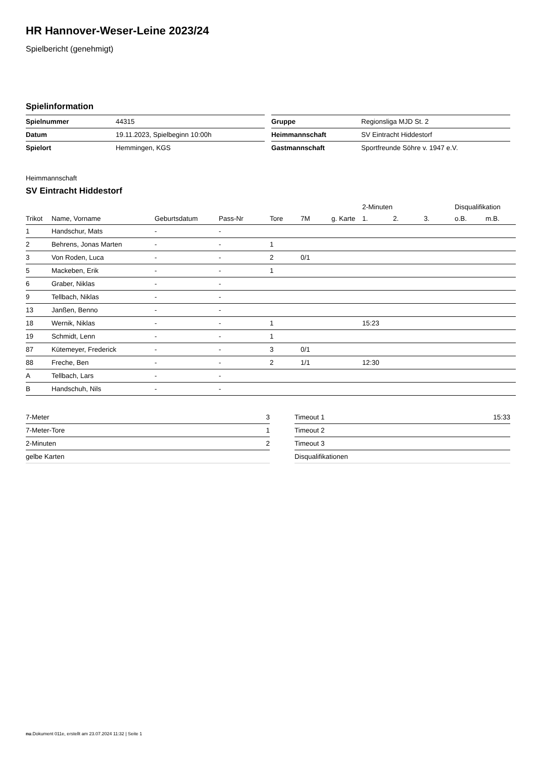HR Hannover-Weser-Leine 2023/24
Spielbericht (genehmigt)
Spielinformation
| Spielnummer | 44315 |
| Datum | 19.11.2023, Spielbeginn 10:00h |
| Spielort | Hemmingen, KGS |
| Gruppe | Regionsliga MJD St. 2 |
| Heimmannschaft | SV Eintracht Hiddestorf |
| Gastmannschaft | Sportfreunde Söhre v. 1947 e.V. |
Heimmannschaft
SV Eintracht Hiddestorf
| | | | | | | | 2-Minuten | | | Disqualifikation | |
| --- | --- | --- | --- | --- | --- | --- | --- | --- | --- | --- | --- |
| Trikot | Name, Vorname | Geburtsdatum | Pass-Nr | Tore | 7M | g. Karte | 1. | 2. | 3. | o.B. | m.B. |
| 1 | Handschur, Mats | - | - | | | | | | | | |
| 2 | Behrens, Jonas Marten | - | - | 1 | | | | | | | |
| 3 | Von Roden, Luca | - | - | 2 | 0/1 | | | | | | |
| 5 | Mackeben, Erik | - | - | 1 | | | | | | | |
| 6 | Graber, Niklas | - | - | | | | | | | | |
| 9 | Tellbach, Niklas | - | - | | | | | | | | |
| 13 | Janßen, Benno | - | - | | | | | | | | |
| 18 | Wernik, Niklas | - | - | 1 | | | 15:23 | | | | |
| 19 | Schmidt, Lenn | - | - | 1 | | | | | | | |
| 87 | Kütemeyer, Frederick | - | - | 3 | 0/1 | | | | | | |
| 88 | Freche, Ben | - | - | 2 | 1/1 | | 12:30 | | | | |
| A | Tellbach, Lars | - | - | | | | | | | | |
| B | Handschuh, Nils | - | - | | | | | | | | |
| 7-Meter | 3 |
| 7-Meter-Tore | 1 |
| 2-Minuten | 2 |
| gelbe Karten | |
| Timeout 1 | 15:33 |
| Timeout 2 | |
| Timeout 3 | |
| Disqualifikationen | |
nu.Dokument 011e, erstellt am 23.07.2024 11:32 | Seite 1